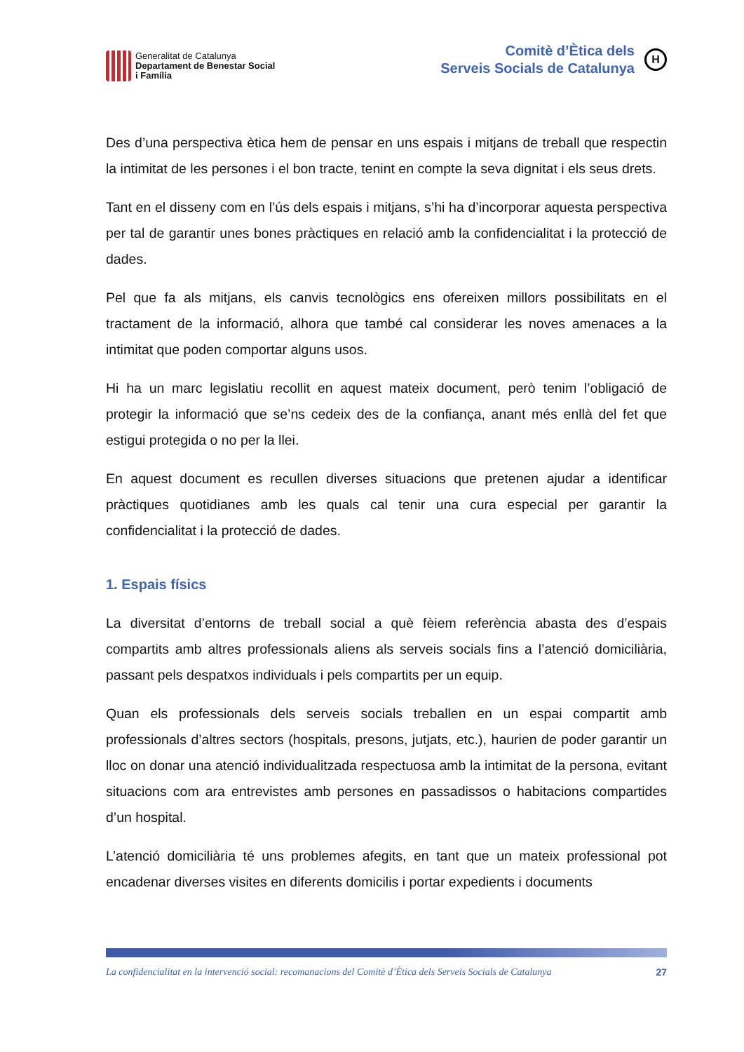Generalitat de Catalunya
Departament de Benestar Social
i Família
Comitè d’Ètica dels
Serveis Socials de Catalunya
H
Des d’una perspectiva ètica hem de pensar en uns espais i mitjans de treball que respectin la intimitat de les persones i el bon tracte, tenint en compte la seva dignitat i els seus drets.
Tant en el disseny com en l’ús dels espais i mitjans, s’hi ha d’incorporar aquesta perspectiva per tal de garantir unes bones pràctiques en relació amb la confidencialitat i la protecció de dades.
Pel que fa als mitjans, els canvis tecnològics ens ofereixen millors possibilitats en el tractament de la informació, alhora que també cal considerar les noves amenaces a la intimitat que poden comportar alguns usos.
Hi ha un marc legislatiu recollit en aquest mateix document, però tenim l’obligació de protegir la informació que se’ns cedeix des de la confiança, anant més enllà del fet que estigui protegida o no per la llei.
En aquest document es recullen diverses situacions que pretenen ajudar a identificar pràctiques quotidianes amb les quals cal tenir una cura especial per garantir la confidencialitat i la protecció de dades.
1. Espais físics
La diversitat d’entorns de treball social a què fèiem referència abasta des d’espais compartits amb altres professionals aliens als serveis socials fins a l’atenció domiciliària, passant pels despatxos individuals i pels compartits per un equip.
Quan els professionals dels serveis socials treballen en un espai compartit amb professionals d’altres sectors (hospitals, presons, jutjats, etc.), haurien de poder garantir un lloc on donar una atenció individualitzada respectuosa amb la intimitat de la persona, evitant situacions com ara entrevistes amb persones en passadissos o habitacions compartides d’un hospital.
L’atenció domiciliària té uns problemes afegits, en tant que un mateix professional pot encadenar diverses visites en diferents domicilis i portar expedients i documents
La confidencialitat en la intervenció social: recomanacions del Comitè d’Ètica dels Serveis Socials de Catalunya 27